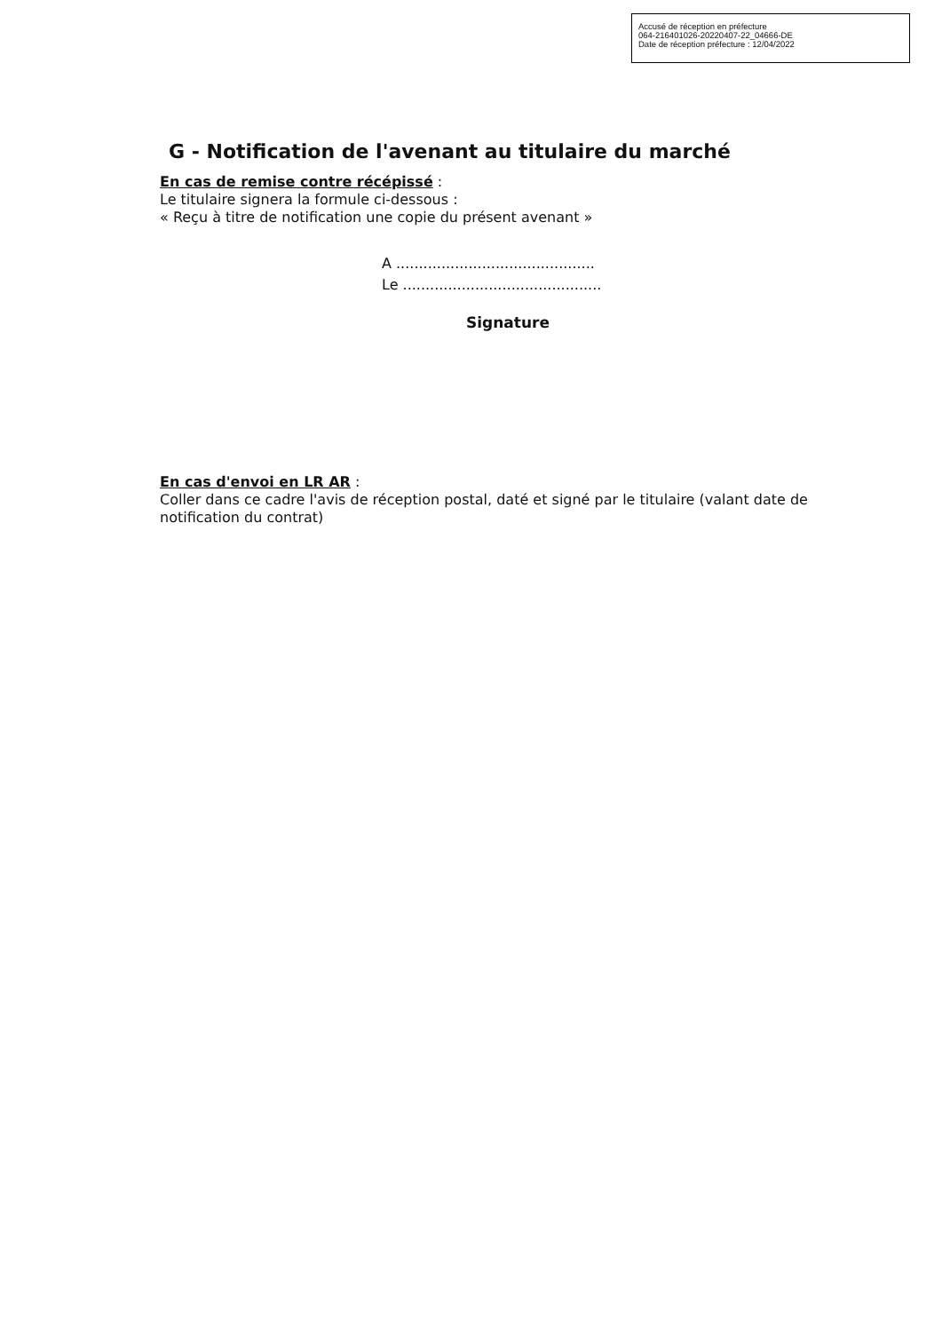Accusé de réception en préfecture
064-216401026-20220407-22_04666-DE
Date de réception préfecture : 12/04/2022
G - Notification de l'avenant au titulaire du marché
En cas de remise contre récépissé :
Le titulaire signera la formule ci-dessous :
« Reçu à titre de notification une copie du présent avenant »
A ............................................
Le ............................................
Signature
En cas d'envoi en LR AR :
Coller dans ce cadre l'avis de réception postal, daté et signé par le titulaire (valant date de notification du contrat)